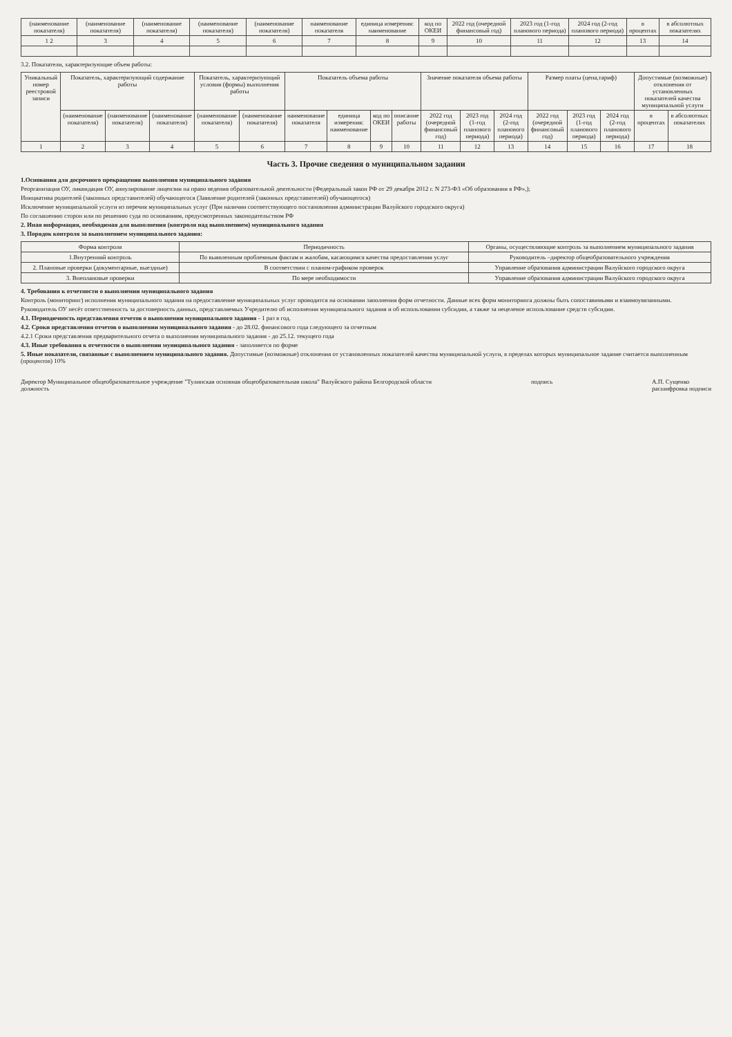| (наименование показателя) | (наименование показателя) | (наименование показателя) | (наименование показателя) | (наименование показателя) | наименование показателя | единица измерения: наименование | код по ОКЕИ | 2022 год (очередной финансовый год) | 2023 год (1-год планового периода) | 2024 год (2-год планового периода) | в процентах | в абсолютных показателях |
| --- | --- | --- | --- | --- | --- | --- | --- | --- | --- | --- | --- | --- |
| 1 2 | 3 | 4 | 5 | 6 | 7 | 8 | 9 | 10 | 11 | 12 | 13 | 14 |
3.2. Показатели, характеризующие объем работы:
| Уникальный номер реестровой записи | Показатель, характеризующий содержание работы | | | Показатель, характеризующий условия (формы) выполнения работы | | Показатель объема работы | | | | Значение показателя объема работы | | | Размер платы (цена,тариф) | | | Допустимые (возможные) отклонения от установленных показателей качества муниципальной услуги | |
| --- | --- | --- | --- | --- | --- | --- | --- | --- | --- | --- | --- | --- | --- | --- | --- | --- | --- |
| | (наименование показателя) | (наименование показателя) | (наименование показателя) | (наименование показателя) | (наименование показателя) | наименование показателя | единица измерения: наименование | код по ОКЕИ | описание работы | 2022 год (очередной финансовый год) | 2023 год (1-год планового периода) | 2024 год (2-год планового периода) | 2022 год (очередной финансовый год) | 2023 год (1-год планового периода) | 2024 год (2-год планового периода) | в процентах | в абсолютных показателях |
| 1 | 2 | 3 | 4 | 5 | 6 | 7 | 8 | 9 | 10 | 11 | 12 | 13 | 14 | 15 | 16 | 17 | 18 |
Часть 3. Прочие сведения о муниципальном задании
1.Основания для досрочного прекращения выполнения муниципального задания
Реорганизация ОУ, ликвидация ОУ, аннулирование лицензии на право ведения образовательной деятельности (Федеральный закон РФ от 29 декабря 2012 г. N 273-ФЗ «Об образовании в РФ»,);
Инициатива родителей (законных представителей) обучающегося (Заявление родителей (законных представителей) обучающегося)
Исключение муниципальной услуги из перечня муниципальных услуг (При наличии соответствующего постановления администрации Валуйского городского округа)
По соглашению сторон или по решению суда по основаниям, предусмотренных законодательством РФ
2. Иная информация, необходимая для выполнения (контроля над выполнением) муниципального задания
3. Порядок контроля за выполнением муниципального задания:
| Форма контроля | Периодичность | Органы, осуществляющие контроль за выполнением муниципального задания |
| --- | --- | --- |
| 1.Внутренний контроль | По выявленным проблемным фактам и жалобам, касающимся качества предоставления услуг | Руководитель –директор общеобразовательного учреждения |
| 2. Плановые проверки (документарные, выездные) | В соответствии с планом-графиком проверок | Управление образования администрации Валуйского городского округа |
| 3. Внеплановые проверки | По мере необходимости | Управление образования администрации Валуйского городского округа |
4. Требования к отчетности о выполнении муниципального задания
Контроль (мониторинг) исполнения муниципального задания на предоставление муниципальных услуг проводится на основании заполнения форм отчетности. Данные всех форм мониторинга должны быть сопоставимыми и взаимоувязанными.
Руководитель ОУ несёт ответственность за достоверность данных, представляемых Учредителю об исполнении муниципального задания и об использовании субсидии, а также за нецелевое использование средств субсидии.
4.1. Периодичность представления отчетов о выполнении муниципального задания - 1 раз в год.
4.2. Сроки представления отчетов о выполнении муниципального задания - до 28.02. финансового года следующего за отчетным
4.2.1 Сроки представления предварительного отчета о выполнении муниципального задания - до 25.12. текущего года
4.3. Иные требования к отчетности о выполнении муниципального задания - заполняется по форме
5. Иные показатели, связанные с выполнением муниципального задания. Допустимые (возможные) отклонения от установленных показателей качества муниципальной услуги, в пределах которых муниципальное задание считается выполненным (процентов) 10%
Директор Муниципальное общеобразовательное учреждение "Тулинская основная общеобразовательная школа" Валуйского района Белгородской области
должность
подпись А.П. Сущенко
расшифровка подписи